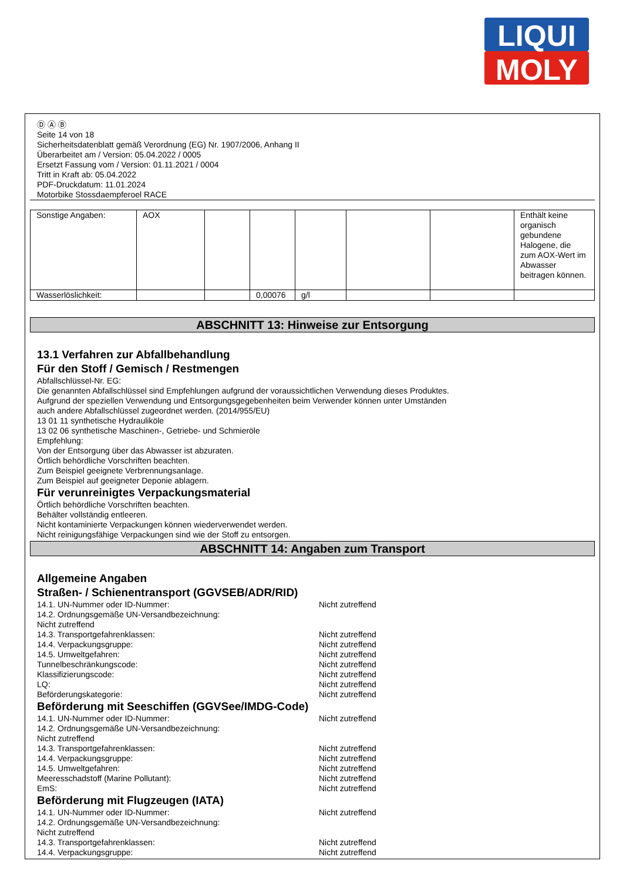LIQUI
MOLY
Ⓓ Ⓐ Ⓑ
Seite 14 von 18
Sicherheitsdatenblatt gemäß Verordnung (EG) Nr. 1907/2006, Anhang II
Überarbeitet am / Version: 05.04.2022 / 0005
Ersetzt Fassung vom / Version: 01.11.2021 / 0004
Tritt in Kraft ab: 05.04.2022
PDF-Druckdatum: 11.01.2024
Motorbike Stossdaempferoel RACE
| Sonstige Angaben: | AOX | | | | | | Enthält keine organisch gebundene Halogene, die zum AOX-Wert im Abwasser beitragen können. |
| Wasserlöslichkeit: | | | 0,00076 | g/l | | | |
ABSCHNITT 13: Hinweise zur Entsorgung
13.1 Verfahren zur Abfallbehandlung
Für den Stoff / Gemisch / Restmengen
Abfallschlüssel-Nr. EG:
Die genannten Abfallschlüssel sind Empfehlungen aufgrund der voraussichtlichen Verwendung dieses Produktes.
Aufgrund der speziellen Verwendung und Entsorgungsgegebenheiten beim Verwender können unter Umständen
auch andere Abfallschlüssel zugeordnet werden. (2014/955/EU)
13 01 11 synthetische Hydrauliköle
13 02 06 synthetische Maschinen-, Getriebe- und Schmieröle
Empfehlung:
Von der Entsorgung über das Abwasser ist abzuraten.
Örtlich behördliche Vorschriften beachten.
Zum Beispiel geeignete Verbrennungsanlage.
Zum Beispiel auf geeigneter Deponie ablagern.
Für verunreinigtes Verpackungsmaterial
Örtlich behördliche Vorschriften beachten.
Behälter vollständig entleeren.
Nicht kontaminierte Verpackungen können wiederverwendet werden.
Nicht reinigungsfähige Verpackungen sind wie der Stoff zu entsorgen.
ABSCHNITT 14: Angaben zum Transport
Allgemeine Angaben
Straßen- / Schienentransport (GGVSEB/ADR/RID)
14.1. UN-Nummer oder ID-Nummer: Nicht zutreffend
14.2. Ordnungsgemäße UN-Versandbezeichnung:
Nicht zutreffend
14.3. Transportgefahrenklassen: Nicht zutreffend
14.4. Verpackungsgruppe: Nicht zutreffend
14.5. Umweltgefahren: Nicht zutreffend
Tunnelbeschränkungscode: Nicht zutreffend
Klassifizierungscode: Nicht zutreffend
LQ: Nicht zutreffend
Beförderungskategorie: Nicht zutreffend
Beförderung mit Seeschiffen (GGVSee/IMDG-Code)
14.1. UN-Nummer oder ID-Nummer: Nicht zutreffend
14.2. Ordnungsgemäße UN-Versandbezeichnung:
Nicht zutreffend
14.3. Transportgefahrenklassen: Nicht zutreffend
14.4. Verpackungsgruppe: Nicht zutreffend
14.5. Umweltgefahren: Nicht zutreffend
Meeresschadstoff (Marine Pollutant): Nicht zutreffend
EmS: Nicht zutreffend
Beförderung mit Flugzeugen (IATA)
14.1. UN-Nummer oder ID-Nummer: Nicht zutreffend
14.2. Ordnungsgemäße UN-Versandbezeichnung:
Nicht zutreffend
14.3. Transportgefahrenklassen: Nicht zutreffend
14.4. Verpackungsgruppe: Nicht zutreffend